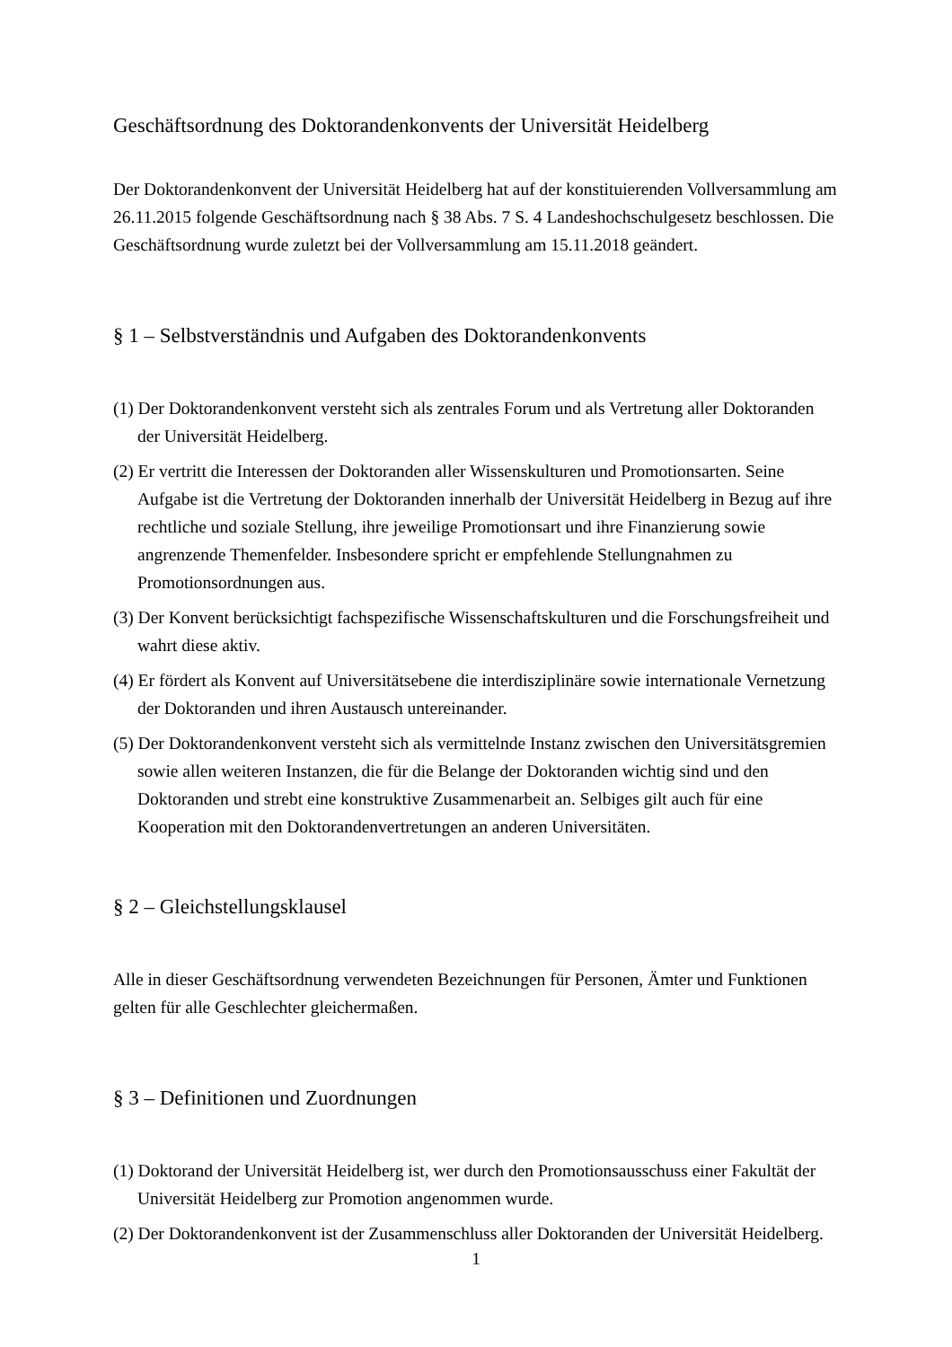Geschäftsordnung des Doktorandenkonvents der Universität Heidelberg
Der Doktorandenkonvent der Universität Heidelberg hat auf der konstituierenden Vollversammlung am 26.11.2015 folgende Geschäftsordnung nach § 38 Abs. 7 S. 4 Landeshochschulgesetz beschlossen. Die Geschäftsordnung wurde zuletzt bei der Vollversammlung am 15.11.2018 geändert.
§ 1 – Selbstverständnis und Aufgaben des Doktorandenkonvents
(1) Der Doktorandenkonvent versteht sich als zentrales Forum und als Vertretung aller Doktoranden der Universität Heidelberg.
(2) Er vertritt die Interessen der Doktoranden aller Wissenskulturen und Promotionsarten. Seine Aufgabe ist die Vertretung der Doktoranden innerhalb der Universität Heidelberg in Bezug auf ihre rechtliche und soziale Stellung, ihre jeweilige Promotionsart und ihre Finanzierung sowie angrenzende Themenfelder. Insbesondere spricht er empfehlende Stellungnahmen zu Promotionsordnungen aus.
(3) Der Konvent berücksichtigt fachspezifische Wissenschaftskulturen und die Forschungsfreiheit und wahrt diese aktiv.
(4) Er fördert als Konvent auf Universitätsebene die interdisziplinäre sowie internationale Vernetzung der Doktoranden und ihren Austausch untereinander.
(5) Der Doktorandenkonvent versteht sich als vermittelnde Instanz zwischen den Universitätsgremien sowie allen weiteren Instanzen, die für die Belange der Doktoranden wichtig sind und den Doktoranden und strebt eine konstruktive Zusammenarbeit an. Selbiges gilt auch für eine Kooperation mit den Doktorandenvertretungen an anderen Universitäten.
§ 2 – Gleichstellungsklausel
Alle in dieser Geschäftsordnung verwendeten Bezeichnungen für Personen, Ämter und Funktionen gelten für alle Geschlechter gleichermaßen.
§ 3 – Definitionen und Zuordnungen
(1) Doktorand der Universität Heidelberg ist, wer durch den Promotionsausschuss einer Fakultät der Universität Heidelberg zur Promotion angenommen wurde.
(2) Der Doktorandenkonvent ist der Zusammenschluss aller Doktoranden der Universität Heidelberg.
1